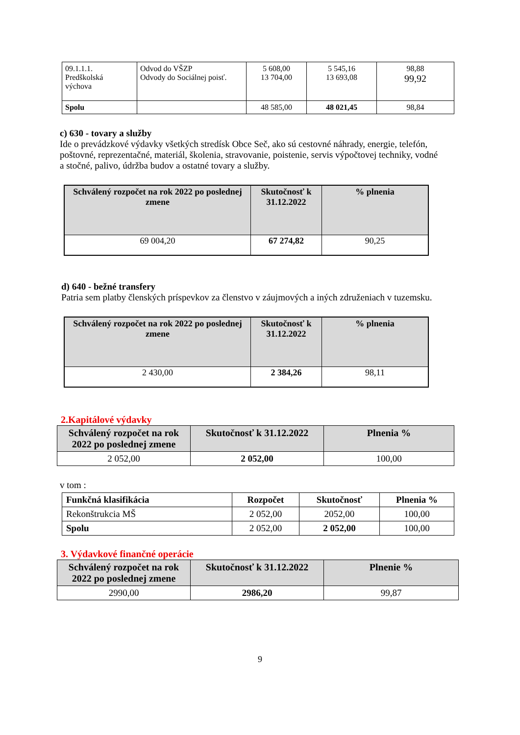| 09.1.1.1. Predškolská výchova | Odvod do VŠZP Odvody do Sociálnej poisť. | 5 608,00 13 704,00 | 5 545,16 13 693,08 | 98,88 99,92 |
| Spolu | | 48 585,00 | 48 021,45 | 98,84 |
c) 630 - tovary a služby
Ide o prevádzkové výdavky všetkých stredísk Obce Seč, ako sú cestovné náhrady, energie, telefón, poštovné, reprezentačné, materiál, školenia, stravovanie, poistenie, servis výpočtovej techniky, vodné a stočné, palivo, údržba budov a ostatné tovary a služby.
| Schválený rozpočet na rok 2022 po poslednej zmene | Skutočnosť k 31.12.2022 | % plnenia |
| --- | --- | --- |
| 69 004,20 | 67 274,82 | 90,25 |
d) 640 - bežné transfery
Patria sem platby členských príspevkov za členstvo v záujmových a iných združeniach v tuzemsku.
| Schválený rozpočet na rok 2022 po poslednej zmene | Skutočnosť k 31.12.2022 | % plnenia |
| --- | --- | --- |
| 2 430,00 | 2 384,26 | 98,11 |
2.Kapitálové výdavky
| Schválený rozpočet na rok 2022 po poslednej zmene | Skutočnosť k 31.12.2022 | Plnenia % |
| --- | --- | --- |
| 2 052,00 | 2 052,00 | 100,00 |
v tom :
| Funkčná klasifikácia | Rozpočet | Skutočnosť | Plnenia % |
| --- | --- | --- | --- |
| Rekonštrukcia MŠ | 2 052,00 | 2052,00 | 100,00 |
| Spolu | 2 052,00 | 2 052,00 | 100,00 |
3. Výdavkové finančné operácie
| Schválený rozpočet na rok 2022 po poslednej zmene | Skutočnosť k 31.12.2022 | Plnenie % |
| --- | --- | --- |
| 2990,00 | 2986,20 | 99,87 |
9